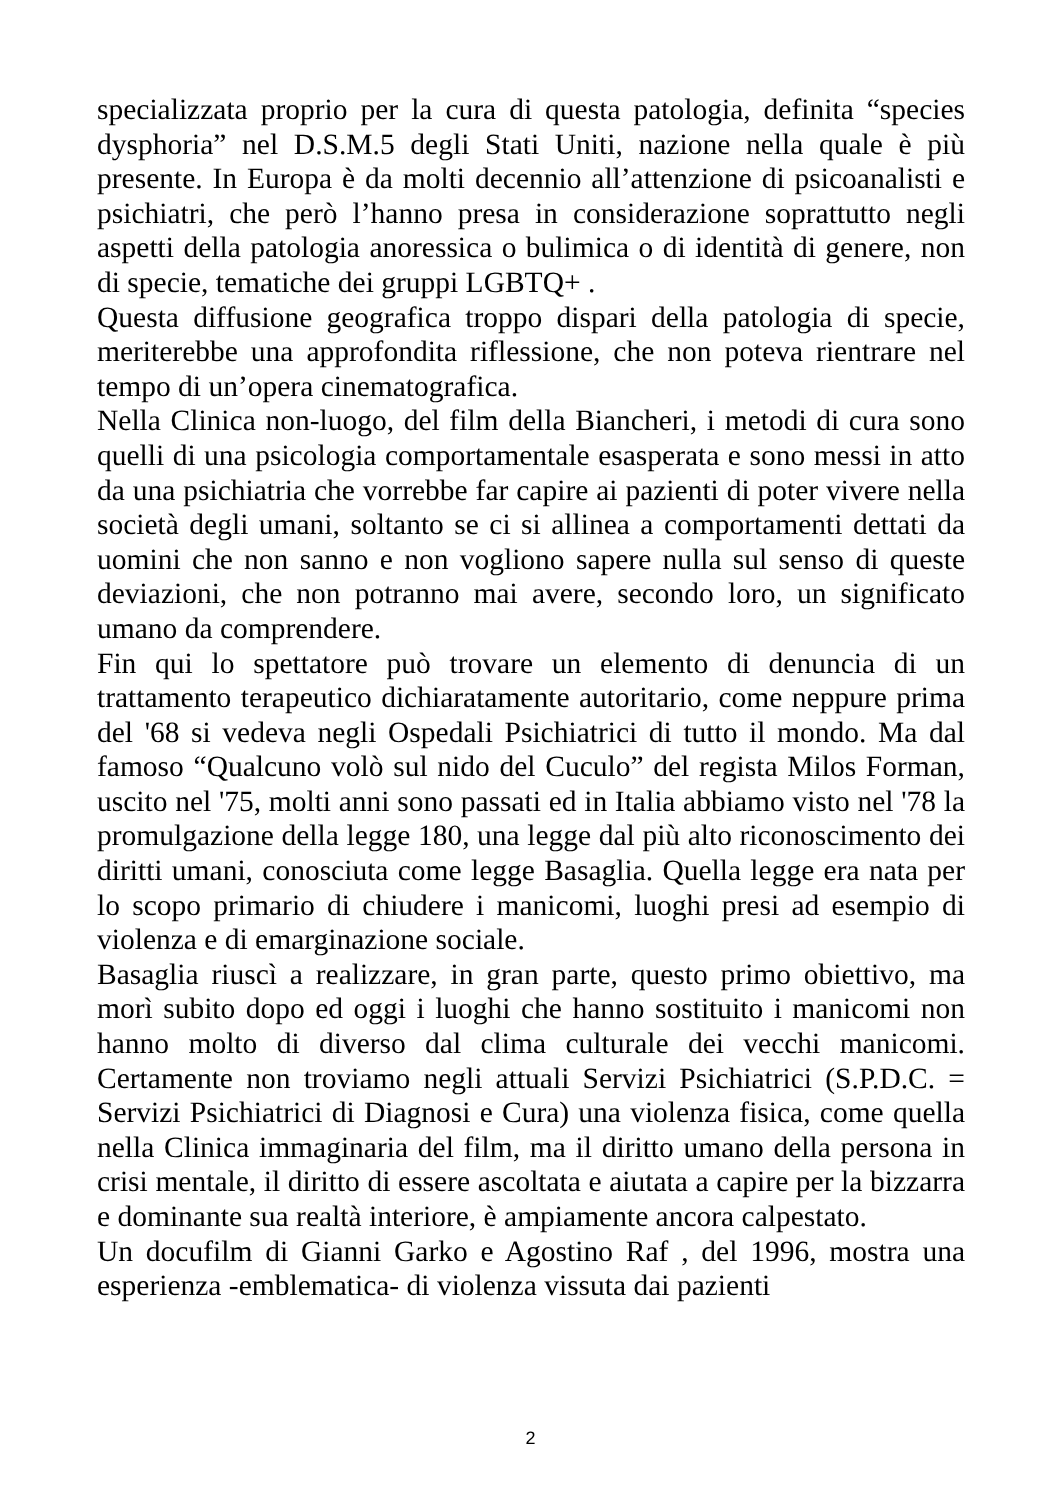specializzata proprio per la cura di questa patologia, definita “species dysphoria” nel D.S.M.5 degli Stati Uniti, nazione nella quale è più presente. In Europa è da molti decennio all’attenzione di psicoanalisti e psichiatri, che però l’hanno presa in considerazione soprattutto negli aspetti della patologia anoressica o bulimica o di identità di genere, non di specie, tematiche dei gruppi LGBTQ+ .
Questa diffusione geografica troppo dispari della patologia di specie, meriterebbe una approfondita riflessione, che non poteva rientrare nel tempo di un’opera cinematografica.
Nella Clinica non-luogo, del film della Biancheri, i metodi di cura sono quelli di una psicologia comportamentale esasperata e sono messi in atto da una psichiatria che vorrebbe far capire ai pazienti di poter vivere nella società degli umani, soltanto se ci si allinea a comportamenti dettati da uomini che non sanno e non vogliono sapere nulla sul senso di queste deviazioni, che non potranno mai avere, secondo loro, un significato umano da comprendere.
Fin qui lo spettatore può trovare un elemento di denuncia di un trattamento terapeutico dichiaratamente autoritario, come neppure prima del '68 si vedeva negli Ospedali Psichiatrici di tutto il mondo. Ma dal famoso “Qualcuno volò sul nido del Cuculo” del regista Milos Forman, uscito nel '75, molti anni sono passati ed in Italia abbiamo visto nel '78 la promulgazione della legge 180, una legge dal più alto riconoscimento dei diritti umani, conosciuta come legge Basaglia. Quella legge era nata per lo scopo primario di chiudere i manicomi, luoghi presi ad esempio di violenza e di emarginazione sociale.
Basaglia riuscì a realizzare, in gran parte, questo primo obiettivo, ma morì subito dopo ed oggi i luoghi che hanno sostituito i manicomi non hanno molto di diverso dal clima culturale dei vecchi manicomi. Certamente non troviamo negli attuali Servizi Psichiatrici (S.P.D.C. = Servizi Psichiatrici di Diagnosi e Cura) una violenza fisica, come quella nella Clinica immaginaria del film, ma il diritto umano della persona in crisi mentale, il diritto di essere ascoltata e aiutata a capire per la bizzarra e dominante sua realtà interiore, è ampiamente ancora calpestato.
Un docufilm di Gianni Garko e Agostino Raf , del 1996, mostra una esperienza -emblematica- di violenza vissuta dai pazienti
2